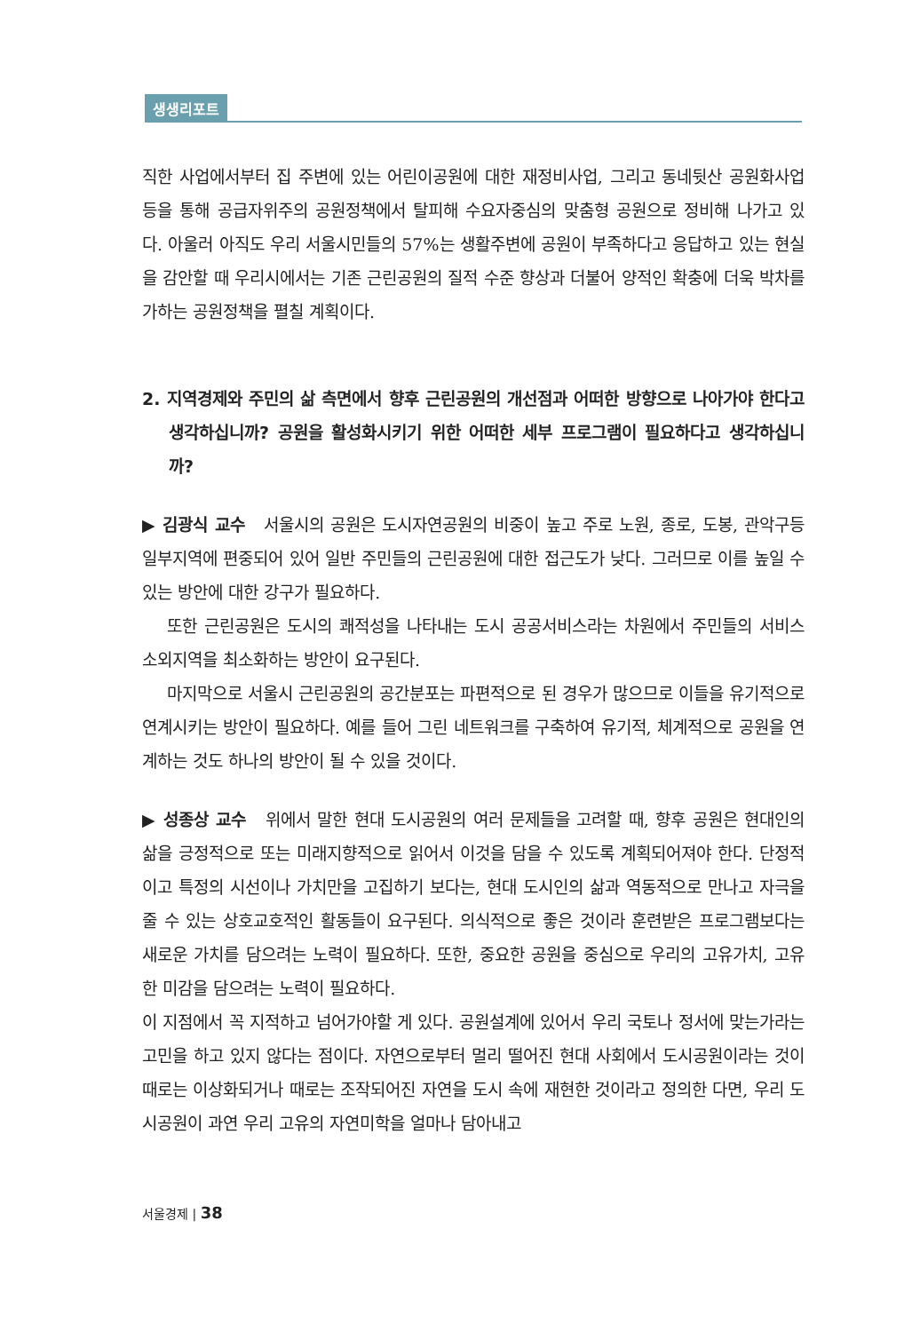생생리포트
직한 사업에서부터 집 주변에 있는 어린이공원에 대한 재정비사업, 그리고 동네뒷산 공원화사업 등을 통해 공급자위주의 공원정책에서 탈피해 수요자중심의 맞춤형 공원으로 정비해 나가고 있다. 아울러 아직도 우리 서울시민들의 57%는 생활주변에 공원이 부족하다고 응답하고 있는 현실을 감안할 때 우리시에서는 기존 근린공원의 질적 수준 향상과 더불어 양적인 확충에 더욱 박차를 가하는 공원정책을 펼칠 계획이다.
2. 지역경제와 주민의 삶 측면에서 향후 근린공원의 개선점과 어떠한 방향으로 나아가야 한다고 생각하십니까? 공원을 활성화시키기 위한 어떠한 세부 프로그램이 필요하다고 생각하십니까?
▶ 김광식 교수 서울시의 공원은 도시자연공원의 비중이 높고 주로 노원, 종로, 도봉, 관악구등 일부지역에 편중되어 있어 일반 주민들의 근린공원에 대한 접근도가 낮다. 그러므로 이를 높일 수 있는 방안에 대한 강구가 필요하다.
또한 근린공원은 도시의 쾌적성을 나타내는 도시 공공서비스라는 차원에서 주민들의 서비스 소외지역을 최소화하는 방안이 요구된다.
마지막으로 서울시 근린공원의 공간분포는 파편적으로 된 경우가 많으므로 이들을 유기적으로 연계시키는 방안이 필요하다. 예를 들어 그린 네트워크를 구축하여 유기적, 체계적으로 공원을 연계하는 것도 하나의 방안이 될 수 있을 것이다.
▶ 성종상 교수 위에서 말한 현대 도시공원의 여러 문제들을 고려할 때, 향후 공원은 현대인의 삶을 긍정적으로 또는 미래지향적으로 읽어서 이것을 담을 수 있도록 계획되어져야 한다. 단정적이고 특정의 시선이나 가치만을 고집하기 보다는, 현대 도시인의 삶과 역동적으로 만나고 자극을 줄 수 있는 상호교호적인 활동들이 요구된다. 의식적으로 좋은 것이라 훈련받은 프로그램보다는 새로운 가치를 담으려는 노력이 필요하다. 또한, 중요한 공원을 중심으로 우리의 고유가치, 고유한 미감을 담으려는 노력이 필요하다.
이 지점에서 꼭 지적하고 넘어가야할 게 있다. 공원설계에 있어서 우리 국토나 정서에 맞는가라는 고민을 하고 있지 않다는 점이다. 자연으로부터 멀리 떨어진 현대 사회에서 도시공원이라는 것이 때로는 이상화되거나 때로는 조작되어진 자연을 도시 속에 재현한 것이라고 정의한 다면, 우리 도시공원이 과연 우리 고유의 자연미학을 얼마나 담아내고
서울경제 | 38